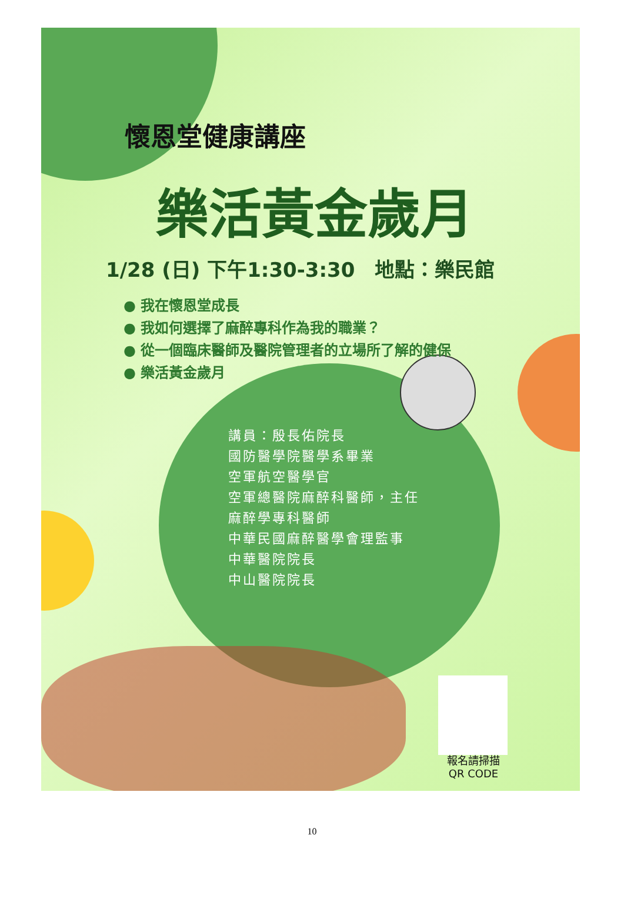懷恩堂健康講座
樂活黃金歲月
1/28 (日) 下午1:30-3:30　地點：樂民館
● 我在懷恩堂成長
● 我如何選擇了麻醉專科作為我的職業？
● 從一個臨床醫師及醫院管理者的立場所了解的健保
● 樂活黃金歲月
講員：殷長佑院長
國防醫學院醫學系畢業
空軍航空醫學官
空軍總醫院麻醉科醫師，主任
麻醉學專科醫師
中華民國麻醉醫學會理監事
中華醫院院長
中山醫院院長
報名請掃描
QR CODE
10